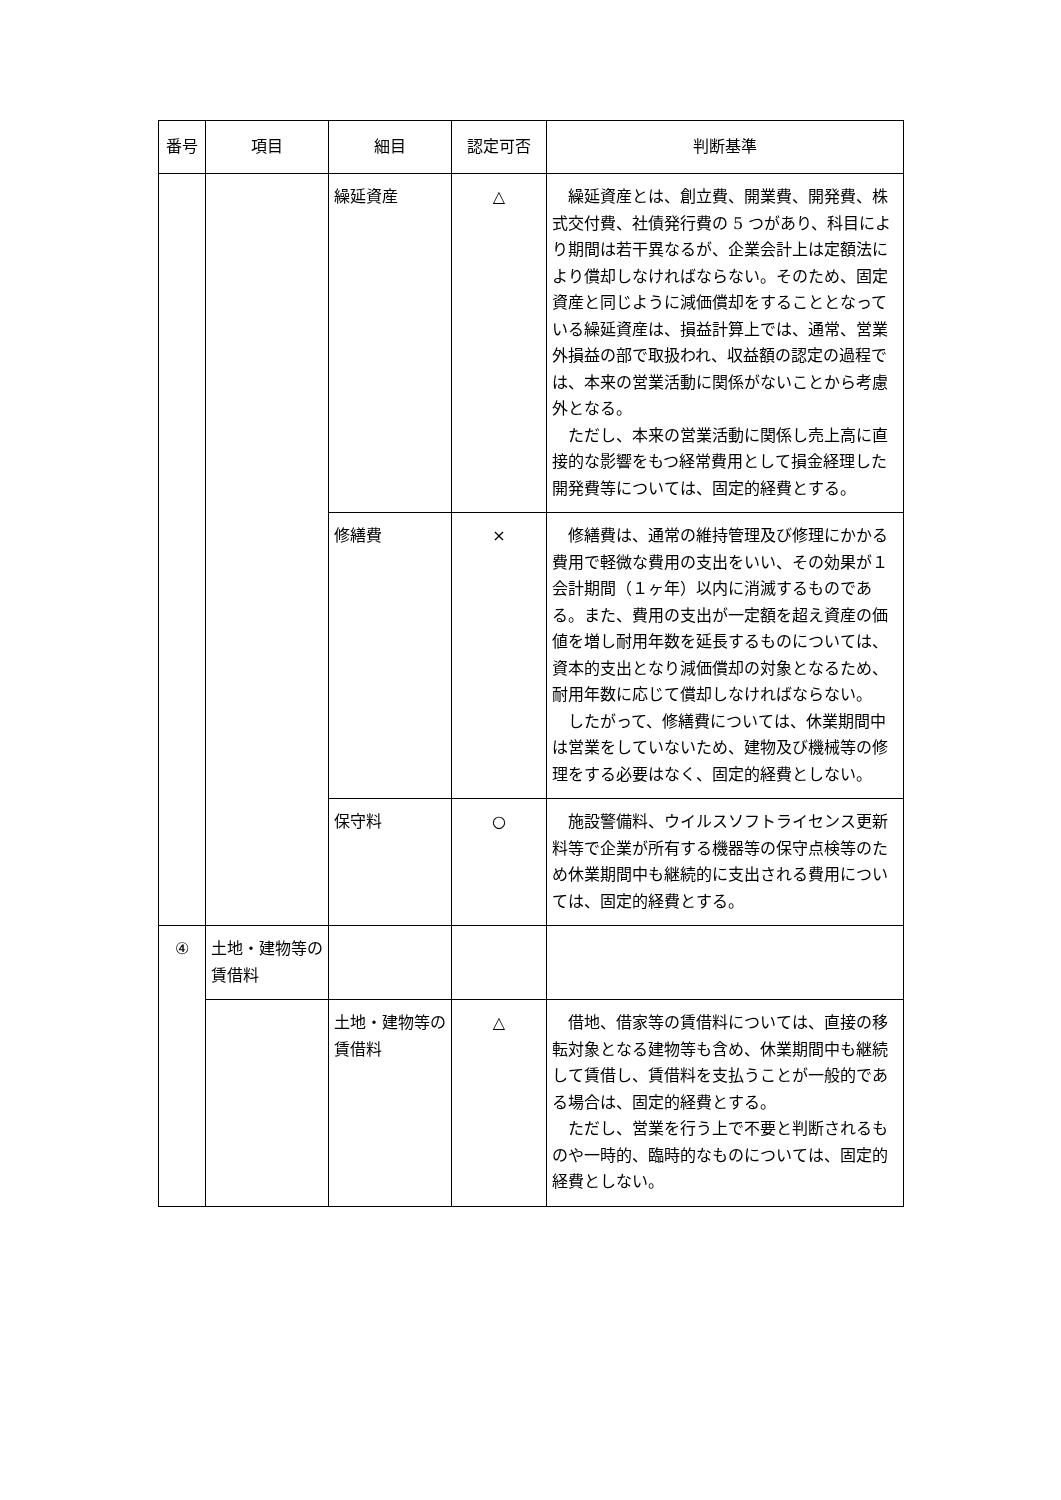| 番号 | 項目 | 細目 | 認定可否 | 判断基準 |
| --- | --- | --- | --- | --- |
| | | 繰延資産 | △ | 繰延資産とは、創立費、開業費、開発費、株式交付費、社債発行費の 5 つがあり、科目により期間は若干異なるが、企業会計上は定額法により償却しなければならない。そのため、固定資産と同じように減価償却をすることとなっている繰延資産は、損益計算上では、通常、営業外損益の部で取扱われ、収益額の認定の過程では、本来の営業活動に関係がないことから考慮外となる。 ただし、本来の営業活動に関係し売上高に直接的な影響をもつ経常費用として損金経理した開発費等については、固定的経費とする。 |
| | | 修繕費 | × | 修繕費は、通常の維持管理及び修理にかかる費用で軽微な費用の支出をいい、その効果が１会計期間（１ヶ年）以内に消滅するものである。また、費用の支出が一定額を超え資産の価値を増し耐用年数を延長するものについては、資本的支出となり減価償却の対象となるため、耐用年数に応じて償却しなければならない。 したがって、修繕費については、休業期間中は営業をしていないため、建物及び機械等の修理をする必要はなく、固定的経費としない。 |
| | | 保守料 | ○ | 施設警備料、ウイルスソフトライセンス更新料等で企業が所有する機器等の保守点検等のため休業期間中も継続的に支出される費用については、固定的経費とする。 |
| ④ | 土地・建物等の賃借料 | | | |
| | | 土地・建物等の賃借料 | △ | 借地、借家等の賃借料については、直接の移転対象となる建物等も含め、休業期間中も継続して賃借し、賃借料を支払うことが一般的である場合は、固定的経費とする。 ただし、営業を行う上で不要と判断されるものや一時的、臨時的なものについては、固定的経費としない。 |